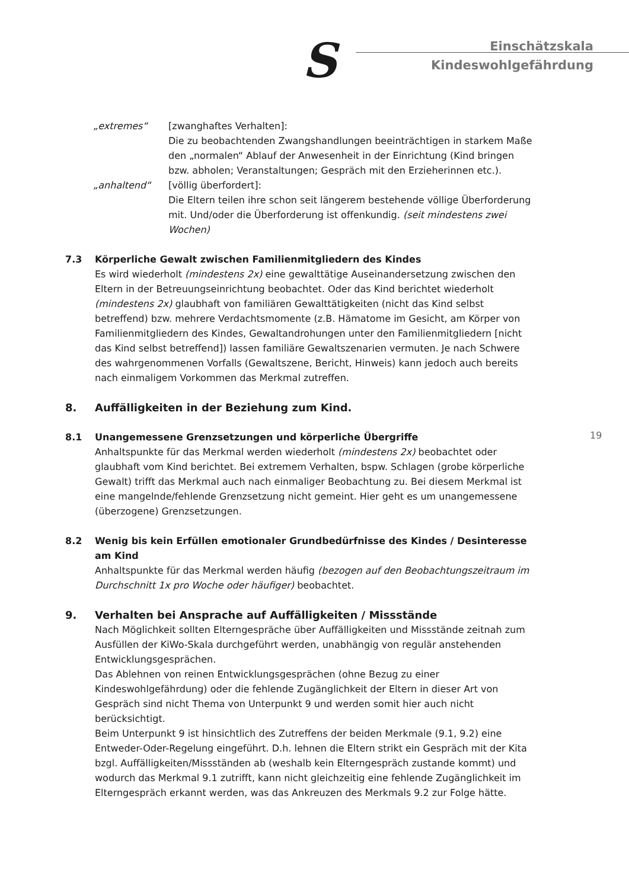S
Einschätzskala
Kindeswohlgefährdung
„extremes“ [zwanghaftes Verhalten]:
Die zu beobachtenden Zwangshandlungen beeinträchtigen in starkem Maße den „normalen“ Ablauf der Anwesenheit in der Einrichtung (Kind bringen bzw. abholen; Veranstaltungen; Gespräch mit den Erzieherinnen etc.).
„anhaltend“ [völlig überfordert]:
Die Eltern teilen ihre schon seit längerem bestehende völlige Überforderung mit. Und/oder die Überforderung ist offenkundig. (seit mindestens zwei Wochen)
7.3 Körperliche Gewalt zwischen Familienmitgliedern des Kindes
Es wird wiederholt (mindestens 2x) eine gewalttätige Auseinandersetzung zwischen den Eltern in der Betreuungseinrichtung beobachtet. Oder das Kind berichtet wiederholt (mindestens 2x) glaubhaft von familiären Gewalttätigkeiten (nicht das Kind selbst betreffend) bzw. mehrere Verdachtsmomente (z.B. Hämatome im Gesicht, am Körper von Familienmitgliedern des Kindes, Gewaltandrohungen unter den Familienmitgliedern [nicht das Kind selbst betreffend]) lassen familiäre Gewaltszenarien vermuten. Je nach Schwere des wahrgenommenen Vorfalls (Gewaltszene, Bericht, Hinweis) kann jedoch auch bereits nach einmaligem Vorkommen das Merkmal zutreffen.
8. Auffälligkeiten in der Beziehung zum Kind.
8.1 Unangemessene Grenzsetzungen und körperliche Übergriffe
Anhaltspunkte für das Merkmal werden wiederholt (mindestens 2x) beobachtet oder glaubhaft vom Kind berichtet. Bei extremem Verhalten, bspw. Schlagen (grobe körperliche Gewalt) trifft das Merkmal auch nach einmaliger Beobachtung zu. Bei diesem Merkmal ist eine mangelnde/fehlende Grenzsetzung nicht gemeint. Hier geht es um unangemessene (überzogene) Grenzsetzungen.
8.2 Wenig bis kein Erfüllen emotionaler Grundbedürfnisse des Kindes / Desinteresse am Kind
Anhaltspunkte für das Merkmal werden häufig (bezogen auf den Beobachtungszeitraum im Durchschnitt 1x pro Woche oder häufiger) beobachtet.
9. Verhalten bei Ansprache auf Auffälligkeiten / Missstände
Nach Möglichkeit sollten Elterngespräche über Auffälligkeiten und Missstände zeitnah zum Ausfüllen der KiWo-Skala durchgeführt werden, unabhängig von regulär anstehenden Entwicklungsgesprächen.
Das Ablehnen von reinen Entwicklungsgesprächen (ohne Bezug zu einer Kindeswohlgefährdung) oder die fehlende Zugänglichkeit der Eltern in dieser Art von Gespräch sind nicht Thema von Unterpunkt 9 und werden somit hier auch nicht berücksichtigt.
Beim Unterpunkt 9 ist hinsichtlich des Zutreffens der beiden Merkmale (9.1, 9.2) eine Entweder-Oder-Regelung eingeführt. D.h. lehnen die Eltern strikt ein Gespräch mit der Kita bzgl. Auffälligkeiten/Missständen ab (weshalb kein Elterngespräch zustande kommt) und wodurch das Merkmal 9.1 zutrifft, kann nicht gleichzeitig eine fehlende Zugänglichkeit im Elterngespräch erkannt werden, was das Ankreuzen des Merkmals 9.2 zur Folge hätte.
19